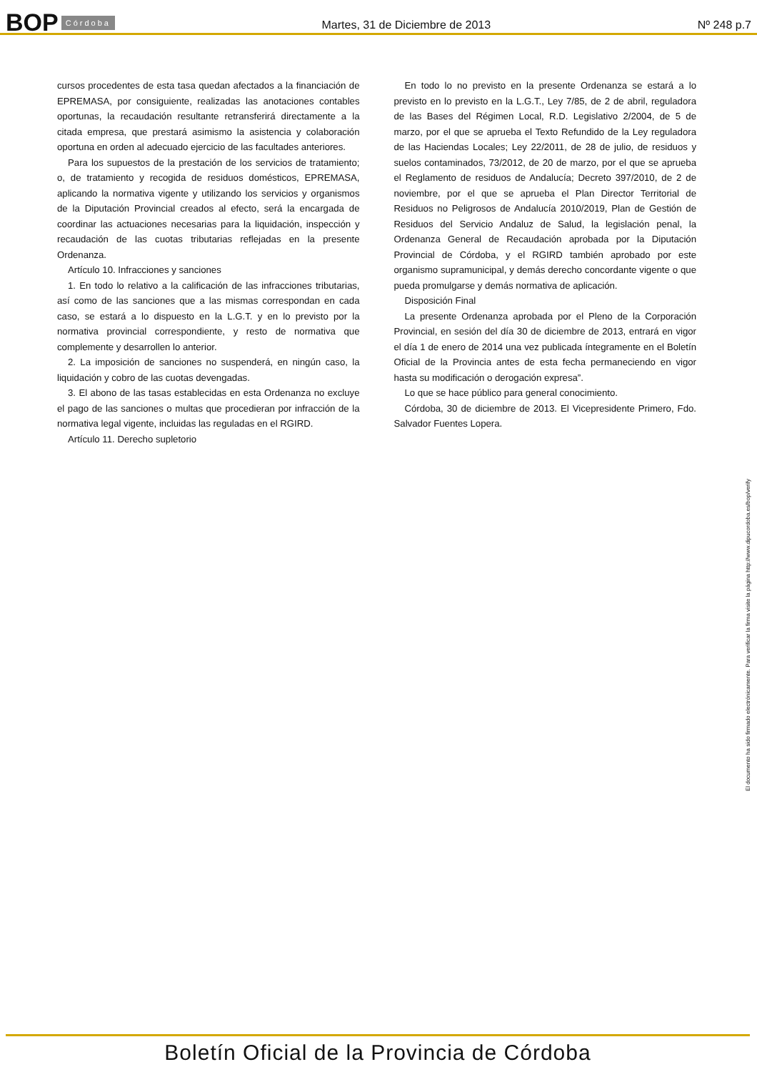BOP Córdoba Martes, 31 de Diciembre de 2013 Nº 248 p.7
cursos procedentes de esta tasa quedan afectados a la financiación de EPREMASA, por consiguiente, realizadas las anotaciones contables oportunas, la recaudación resultante retransferirá directamente a la citada empresa, que prestará asimismo la asistencia y colaboración oportuna en orden al adecuado ejercicio de las facultades anteriores.
Para los supuestos de la prestación de los servicios de tratamiento; o, de tratamiento y recogida de residuos domésticos, EPREMASA, aplicando la normativa vigente y utilizando los servicios y organismos de la Diputación Provincial creados al efecto, será la encargada de coordinar las actuaciones necesarias para la liquidación, inspección y recaudación de las cuotas tributarias reflejadas en la presente Ordenanza.
Artículo 10. Infracciones y sanciones
1. En todo lo relativo a la calificación de las infracciones tributarias, así como de las sanciones que a las mismas correspondan en cada caso, se estará a lo dispuesto en la L.G.T. y en lo previsto por la normativa provincial correspondiente, y resto de normativa que complemente y desarrollen lo anterior.
2. La imposición de sanciones no suspenderá, en ningún caso, la liquidación y cobro de las cuotas devengadas.
3. El abono de las tasas establecidas en esta Ordenanza no excluye el pago de las sanciones o multas que procedieran por infracción de la normativa legal vigente, incluidas las reguladas en el RGIRD.
Artículo 11. Derecho supletorio
En todo lo no previsto en la presente Ordenanza se estará a lo previsto en lo previsto en la L.G.T., Ley 7/85, de 2 de abril, reguladora de las Bases del Régimen Local, R.D. Legislativo 2/2004, de 5 de marzo, por el que se aprueba el Texto Refundido de la Ley reguladora de las Haciendas Locales; Ley 22/2011, de 28 de julio, de residuos y suelos contaminados, 73/2012, de 20 de marzo, por el que se aprueba el Reglamento de residuos de Andalucía; Decreto 397/2010, de 2 de noviembre, por el que se aprueba el Plan Director Territorial de Residuos no Peligrosos de Andalucía 2010/2019, Plan de Gestión de Residuos del Servicio Andaluz de Salud, la legislación penal, la Ordenanza General de Recaudación aprobada por la Diputación Provincial de Córdoba, y el RGIRD también aprobado por este organismo supramunicipal, y demás derecho concordante vigente o que pueda promulgarse y demás normativa de aplicación.
Disposición Final
La presente Ordenanza aprobada por el Pleno de la Corporación Provincial, en sesión del día 30 de diciembre de 2013, entrará en vigor el día 1 de enero de 2014 una vez publicada íntegramente en el Boletín Oficial de la Provincia antes de esta fecha permaneciendo en vigor hasta su modificación o derogación expresa”.
Lo que se hace público para general conocimiento.
Córdoba, 30 de diciembre de 2013. El Vicepresidente Primero, Fdo. Salvador Fuentes Lopera.
El documento ha sido firmado electrónicamente. Para verificar la firma visite la página http://www.dipucordoba.es/bop/verify
Boletín Oficial de la Provincia de Córdoba